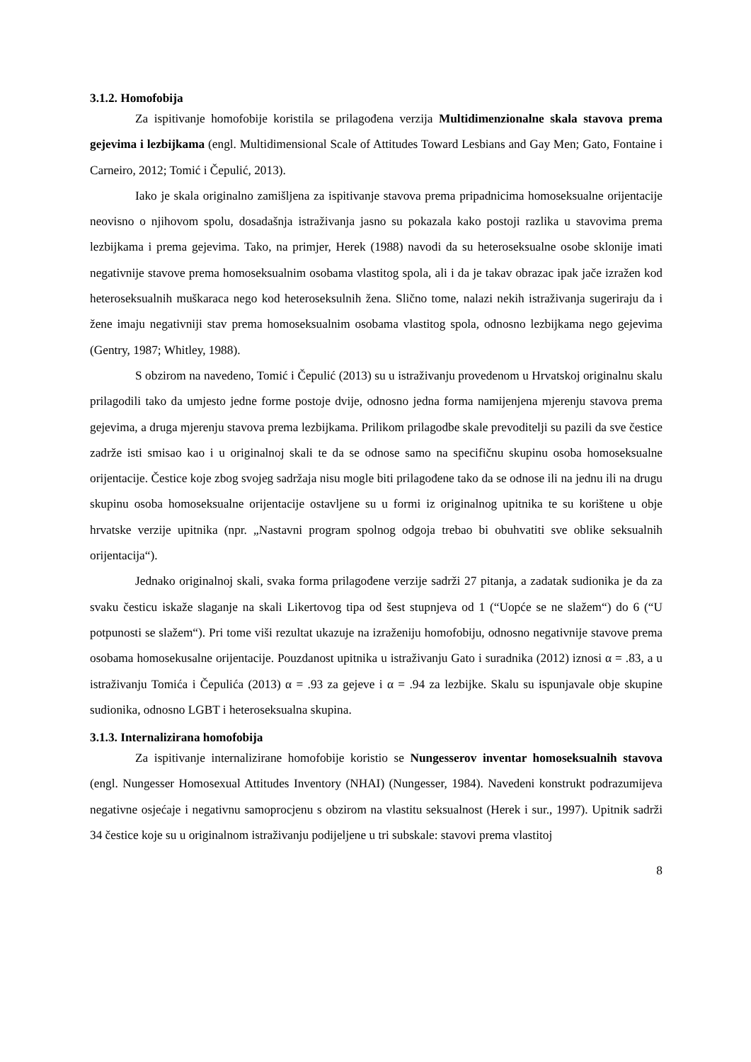3.1.2. Homofobija
Za ispitivanje homofobije koristila se prilagođena verzija Multidimenzionalne skala stavova prema gejevima i lezbijkama (engl. Multidimensional Scale of Attitudes Toward Lesbians and Gay Men; Gato, Fontaine i Carneiro, 2012; Tomić i Čepulić, 2013).
Iako je skala originalno zamišljena za ispitivanje stavova prema pripadnicima homoseksualne orijentacije neovisno o njihovom spolu, dosadašnja istraživanja jasno su pokazala kako postoji razlika u stavovima prema lezbijkama i prema gejevima. Tako, na primjer, Herek (1988) navodi da su heteroseksualne osobe sklonije imati negativnije stavove prema homoseksualnim osobama vlastitog spola, ali i da je takav obrazac ipak jače izražen kod heteroseksualnih muškaraca nego kod heteroseksulnih žena. Slično tome, nalazi nekih istraživanja sugeriraju da i žene imaju negativniji stav prema homoseksualnim osobama vlastitog spola, odnosno lezbijkama nego gejevima (Gentry, 1987; Whitley, 1988).
S obzirom na navedeno, Tomić i Čepulić (2013) su u istraživanju provedenom u Hrvatskoj originalnu skalu prilagodili tako da umjesto jedne forme postoje dvije, odnosno jedna forma namijenjena mjerenju stavova prema gejevima, a druga mjerenju stavova prema lezbijkama. Prilikom prilagodbe skale prevoditelji su pazili da sve čestice zadrže isti smisao kao i u originalnoj skali te da se odnose samo na specifičnu skupinu osoba homoseksualne orijentacije. Čestice koje zbog svojeg sadržaja nisu mogle biti prilagođene tako da se odnose ili na jednu ili na drugu skupinu osoba homoseksualne orijentacije ostavljene su u formi iz originalnog upitnika te su korištene u obje hrvatske verzije upitnika (npr. „Nastavni program spolnog odgoja trebao bi obuhvatiti sve oblike seksualnih orijentacija“).
Jednako originalnoj skali, svaka forma prilagođene verzije sadrži 27 pitanja, a zadatak sudionika je da za svaku česticu iskaže slaganje na skali Likertovog tipa od šest stupnjeva od 1 (“Uopće se ne slažem“) do 6 (“U potpunosti se slažem“). Pri tome viši rezultat ukazuje na izraženiju homofobiju, odnosno negativnije stavove prema osobama homosekusalne orijentacije. Pouzdanost upitnika u istraživanju Gato i suradnika (2012) iznosi α = .83, a u istraživanju Tomića i Čepulića (2013) α = .93 za gejeve i α = .94 za lezbijke. Skalu su ispunjavale obje skupine sudionika, odnosno LGBT i heteroseksualna skupina.
3.1.3. Internalizirana homofobija
Za ispitivanje internalizirane homofobije koristio se Nungesserov inventar homoseksualnih stavova (engl. Nungesser Homosexual Attitudes Inventory (NHAI) (Nungesser, 1984). Navedeni konstrukt podrazumijeva negativne osjećaje i negativnu samoprocjenu s obzirom na vlastitu seksualnost (Herek i sur., 1997). Upitnik sadrži 34 čestice koje su u originalnom istraživanju podijeljene u tri subskale: stavovi prema vlastitoj
8